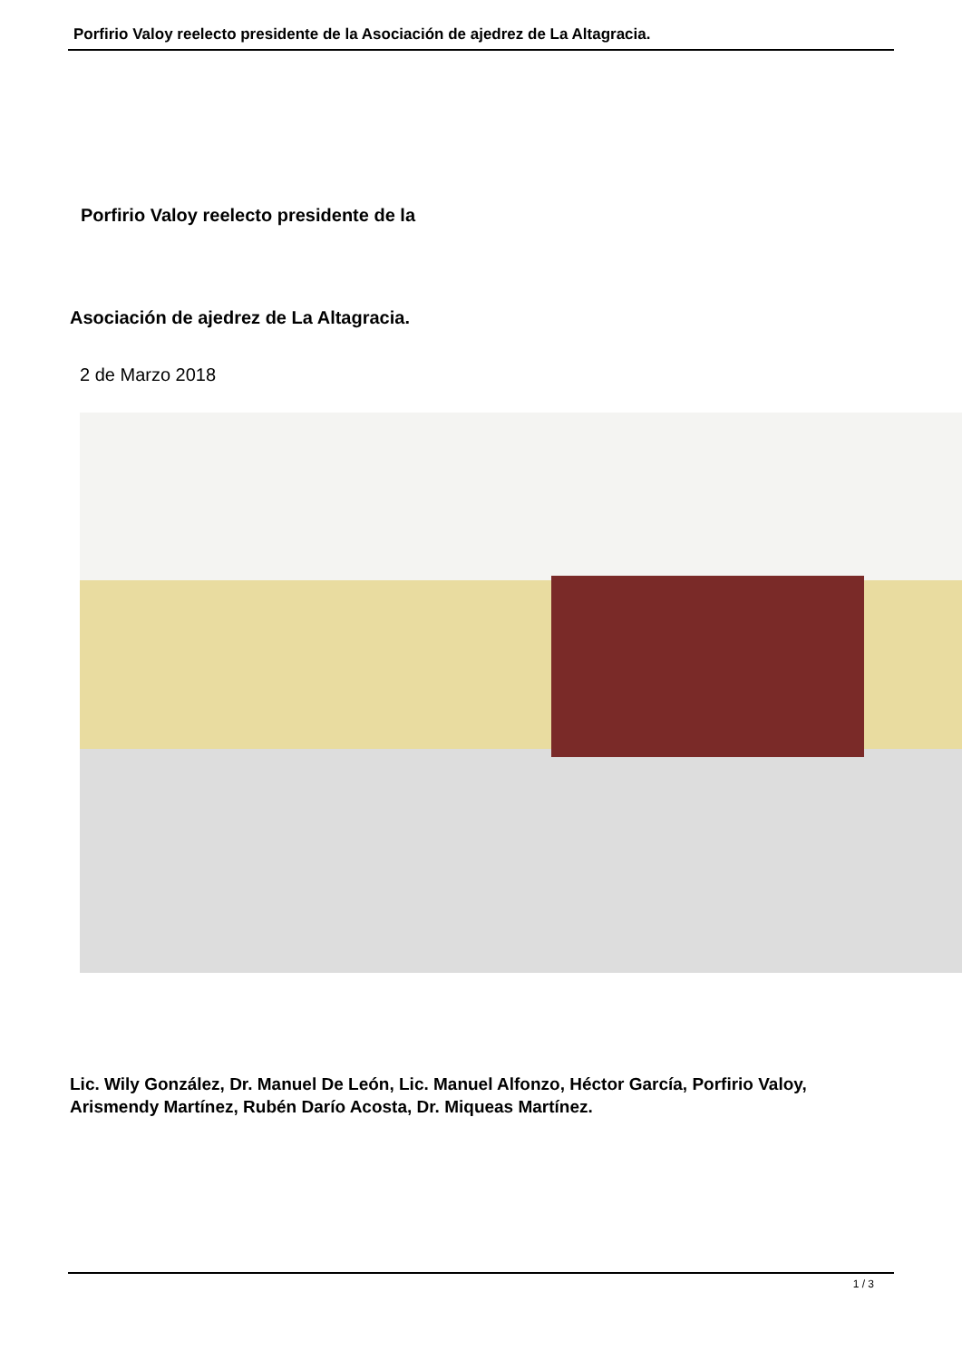Porfirio Valoy reelecto presidente de la Asociación de ajedrez de La Altagracia.
Porfirio Valoy reelecto presidente de la
Asociación de ajedrez de La Altagracia.
2 de Marzo 2018
Lic. Wily González, Dr. Manuel De León, Lic. Manuel Alfonzo, Héctor García, Porfirio Valoy, Arismendy Martínez, Rubén Darío Acosta, Dr. Miqueas Martínez.
1 / 3